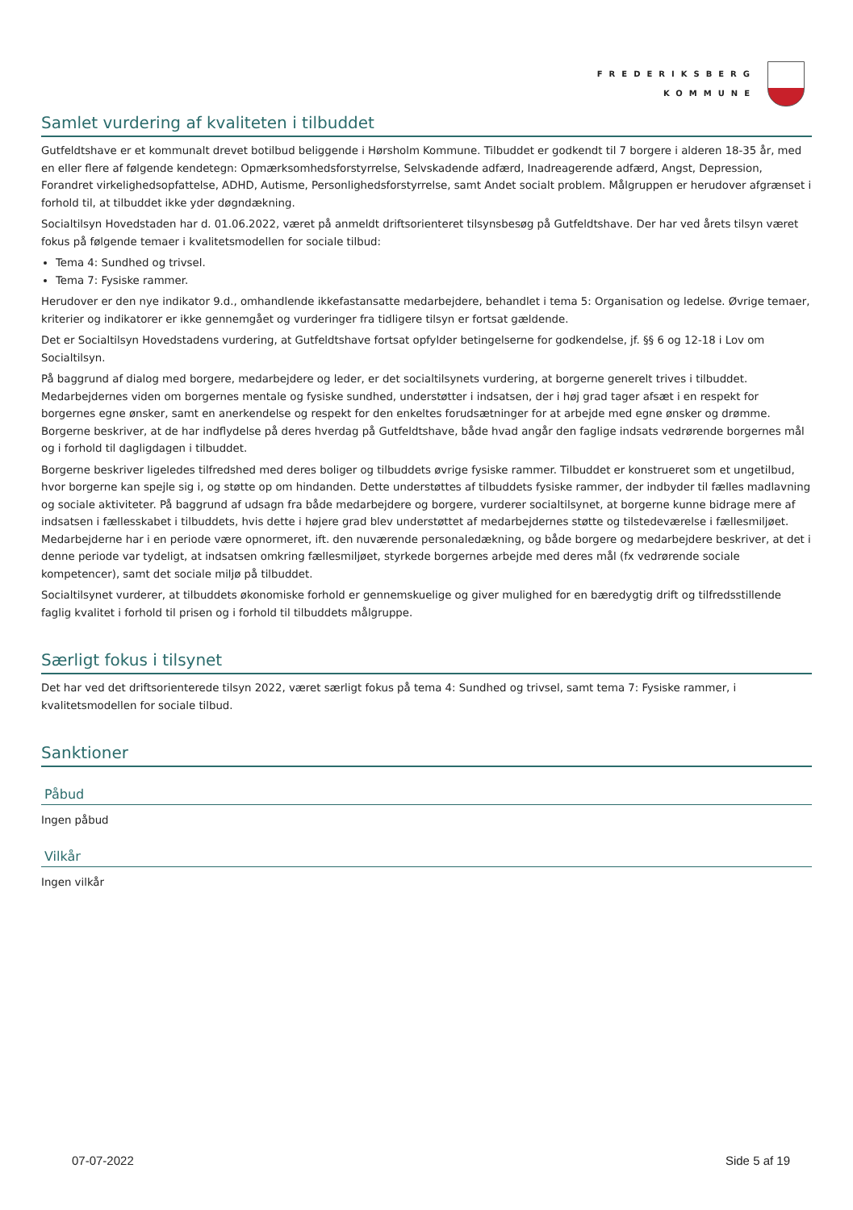FREDERIKSBERG
KOMMUNE
Samlet vurdering af kvaliteten i tilbuddet
Gutfeldtshave er et kommunalt drevet botilbud beliggende i Hørsholm Kommune. Tilbuddet er godkendt til 7 borgere i alderen 18-35 år, med en eller flere af følgende kendetegn: Opmærksomhedsforstyrrelse, Selvskadende adfærd, Inadreagerende adfærd, Angst, Depression, Forandret virkelighedsopfattelse, ADHD, Autisme, Personlighedsforstyrrelse, samt Andet socialt problem. Målgruppen er herudover afgrænset i forhold til, at tilbuddet ikke yder døgndækning.
Socialtilsyn Hovedstaden har d. 01.06.2022, været på anmeldt driftsorienteret tilsynsbesøg på Gutfeldtshave. Der har ved årets tilsyn været fokus på følgende temaer i kvalitetsmodellen for sociale tilbud:
Tema 4: Sundhed og trivsel.
Tema 7: Fysiske rammer.
Herudover er den nye indikator 9.d., omhandlende ikkefastansatte medarbejdere, behandlet i tema 5: Organisation og ledelse. Øvrige temaer, kriterier og indikatorer er ikke gennemgået og vurderinger fra tidligere tilsyn er fortsat gældende.
Det er Socialtilsyn Hovedstadens vurdering, at Gutfeldtshave fortsat opfylder betingelserne for godkendelse, jf. §§ 6 og 12-18 i Lov om Socialtilsyn.
På baggrund af dialog med borgere, medarbejdere og leder, er det socialtilsynets vurdering, at borgerne generelt trives i tilbuddet. Medarbejdernes viden om borgernes mentale og fysiske sundhed, understøtter i indsatsen, der i høj grad tager afsæt i en respekt for borgernes egne ønsker, samt en anerkendelse og respekt for den enkeltes forudsætninger for at arbejde med egne ønsker og drømme. Borgerne beskriver, at de har indflydelse på deres hverdag på Gutfeldtshave, både hvad angår den faglige indsats vedrørende borgernes mål og i forhold til dagligdagen i tilbuddet.
Borgerne beskriver ligeledes tilfredshed med deres boliger og tilbuddets øvrige fysiske rammer. Tilbuddet er konstrueret som et ungetilbud, hvor borgerne kan spejle sig i, og støtte op om hindanden. Dette understøttes af tilbuddets fysiske rammer, der indbyder til fælles madlavning og sociale aktiviteter. På baggrund af udsagn fra både medarbejdere og borgere, vurderer socialtilsynet, at borgerne kunne bidrage mere af indsatsen i fællesskabet i tilbuddets, hvis dette i højere grad blev understøttet af medarbejdernes støtte og tilstedeværelse i fællesmiljøet. Medarbejderne har i en periode være opnormeret, ift. den nuværende personaledækning, og både borgere og medarbejdere beskriver, at det i denne periode var tydeligt, at indsatsen omkring fællesmiljøet, styrkede borgernes arbejde med deres mål (fx vedrørende sociale kompetencer), samt det sociale miljø på tilbuddet.
Socialtilsynet vurderer, at tilbuddets økonomiske forhold er gennemskuelige og giver mulighed for en bæredygtig drift og tilfredsstillende faglig kvalitet i forhold til prisen og i forhold til tilbuddets målgruppe.
Særligt fokus i tilsynet
Det har ved det driftsorienterede tilsyn 2022, været særligt fokus på tema 4: Sundhed og trivsel, samt tema 7: Fysiske rammer, i kvalitetsmodellen for sociale tilbud.
Sanktioner
Påbud
Ingen påbud
Vilkår
Ingen vilkår
07-07-2022 Side 5 af 19